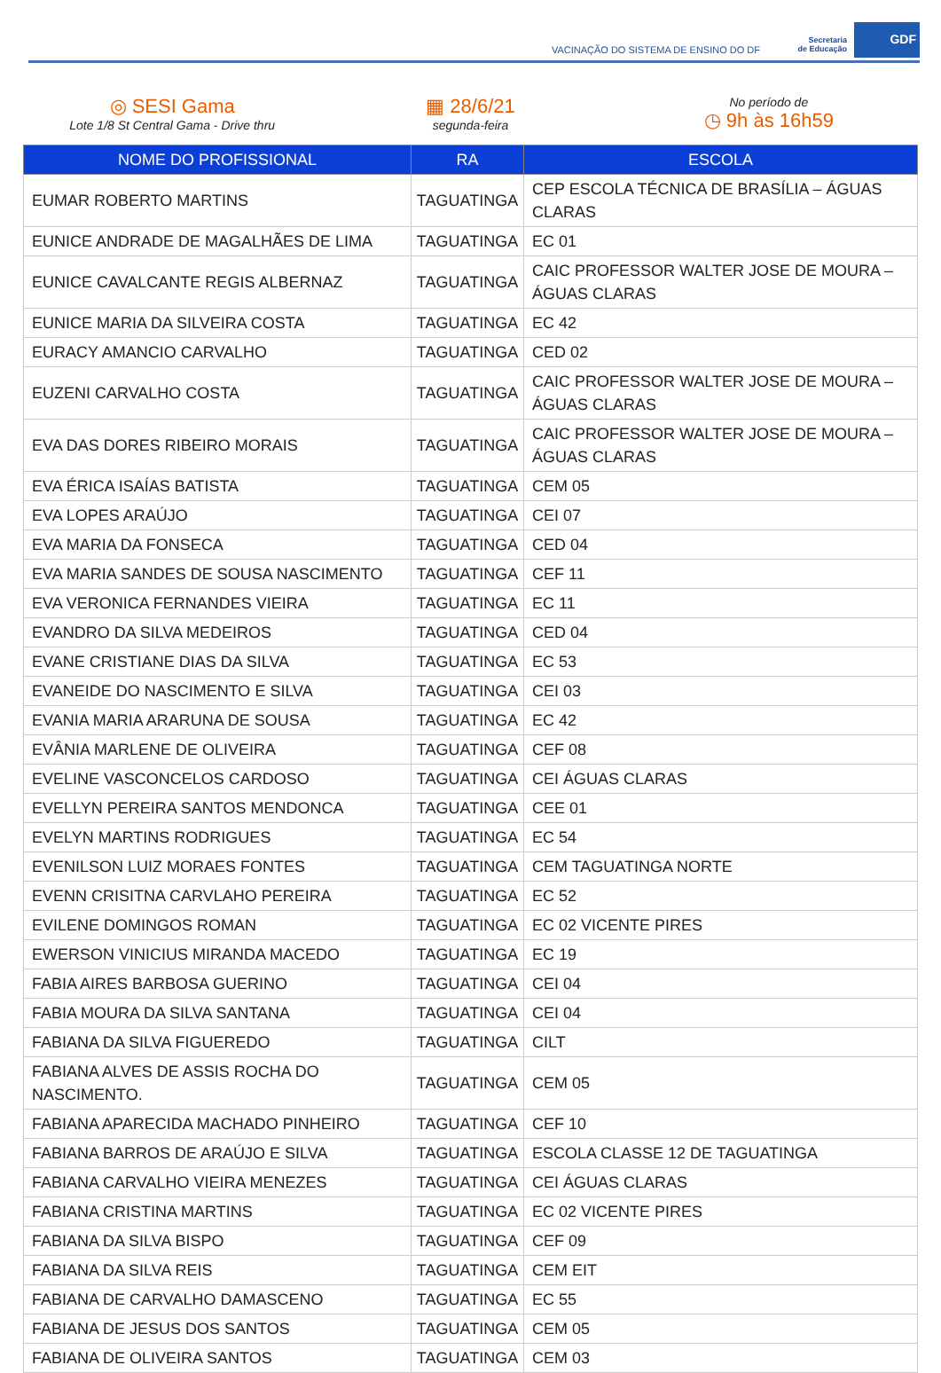VACINAÇÃO DO SISTEMA DE ENSINO DO DF
Secretaria
de Educação
GDF
◎ SESI Gama
Lote 1/8 St Central Gama - Drive thru
▦ 28/6/21
segunda-feira
No período de
◷ 9h às 16h59
| NOME DO PROFISSIONAL | RA | ESCOLA |
| --- | --- | --- |
| EUMAR ROBERTO MARTINS | TAGUATINGA | CEP ESCOLA TÉCNICA DE BRASÍLIA – ÁGUAS CLARAS |
| EUNICE ANDRADE DE MAGALHÃES DE LIMA | TAGUATINGA | EC 01 |
| EUNICE CAVALCANTE REGIS ALBERNAZ | TAGUATINGA | CAIC PROFESSOR WALTER JOSE DE MOURA – ÁGUAS CLARAS |
| EUNICE MARIA DA SILVEIRA COSTA | TAGUATINGA | EC 42 |
| EURACY AMANCIO CARVALHO | TAGUATINGA | CED 02 |
| EUZENI CARVALHO COSTA | TAGUATINGA | CAIC PROFESSOR WALTER JOSE DE MOURA – ÁGUAS CLARAS |
| EVA DAS DORES RIBEIRO MORAIS | TAGUATINGA | CAIC PROFESSOR WALTER JOSE DE MOURA – ÁGUAS CLARAS |
| EVA ÉRICA ISAÍAS BATISTA | TAGUATINGA | CEM 05 |
| EVA LOPES ARAÚJO | TAGUATINGA | CEI 07 |
| EVA MARIA DA FONSECA | TAGUATINGA | CED 04 |
| EVA MARIA SANDES DE SOUSA NASCIMENTO | TAGUATINGA | CEF 11 |
| EVA VERONICA FERNANDES VIEIRA | TAGUATINGA | EC 11 |
| EVANDRO DA SILVA MEDEIROS | TAGUATINGA | CED 04 |
| EVANE CRISTIANE DIAS DA SILVA | TAGUATINGA | EC 53 |
| EVANEIDE DO NASCIMENTO E SILVA | TAGUATINGA | CEI 03 |
| EVANIA MARIA ARARUNA DE SOUSA | TAGUATINGA | EC 42 |
| EVÂNIA MARLENE DE OLIVEIRA | TAGUATINGA | CEF 08 |
| EVELINE VASCONCELOS CARDOSO | TAGUATINGA | CEI ÁGUAS CLARAS |
| EVELLYN PEREIRA SANTOS MENDONCA | TAGUATINGA | CEE 01 |
| EVELYN MARTINS RODRIGUES | TAGUATINGA | EC 54 |
| EVENILSON LUIZ MORAES FONTES | TAGUATINGA | CEM TAGUATINGA NORTE |
| EVENN CRISITNA CARVLAHO PEREIRA | TAGUATINGA | EC 52 |
| EVILENE DOMINGOS ROMAN | TAGUATINGA | EC 02 VICENTE PIRES |
| EWERSON VINICIUS MIRANDA MACEDO | TAGUATINGA | EC 19 |
| FABIA AIRES BARBOSA GUERINO | TAGUATINGA | CEI 04 |
| FABIA MOURA DA SILVA SANTANA | TAGUATINGA | CEI 04 |
| FABIANA DA SILVA FIGUEREDO | TAGUATINGA | CILT |
| FABIANA ALVES DE ASSIS ROCHA DO NASCIMENTO. | TAGUATINGA | CEM 05 |
| FABIANA APARECIDA MACHADO PINHEIRO | TAGUATINGA | CEF 10 |
| FABIANA BARROS DE ARAÚJO E SILVA | TAGUATINGA | ESCOLA CLASSE 12 DE TAGUATINGA |
| FABIANA CARVALHO VIEIRA MENEZES | TAGUATINGA | CEI ÁGUAS CLARAS |
| FABIANA CRISTINA MARTINS | TAGUATINGA | EC 02 VICENTE PIRES |
| FABIANA DA SILVA BISPO | TAGUATINGA | CEF 09 |
| FABIANA DA SILVA REIS | TAGUATINGA | CEM EIT |
| FABIANA DE CARVALHO DAMASCENO | TAGUATINGA | EC 55 |
| FABIANA DE JESUS DOS SANTOS | TAGUATINGA | CEM 05 |
| FABIANA DE OLIVEIRA SANTOS | TAGUATINGA | CEM 03 |